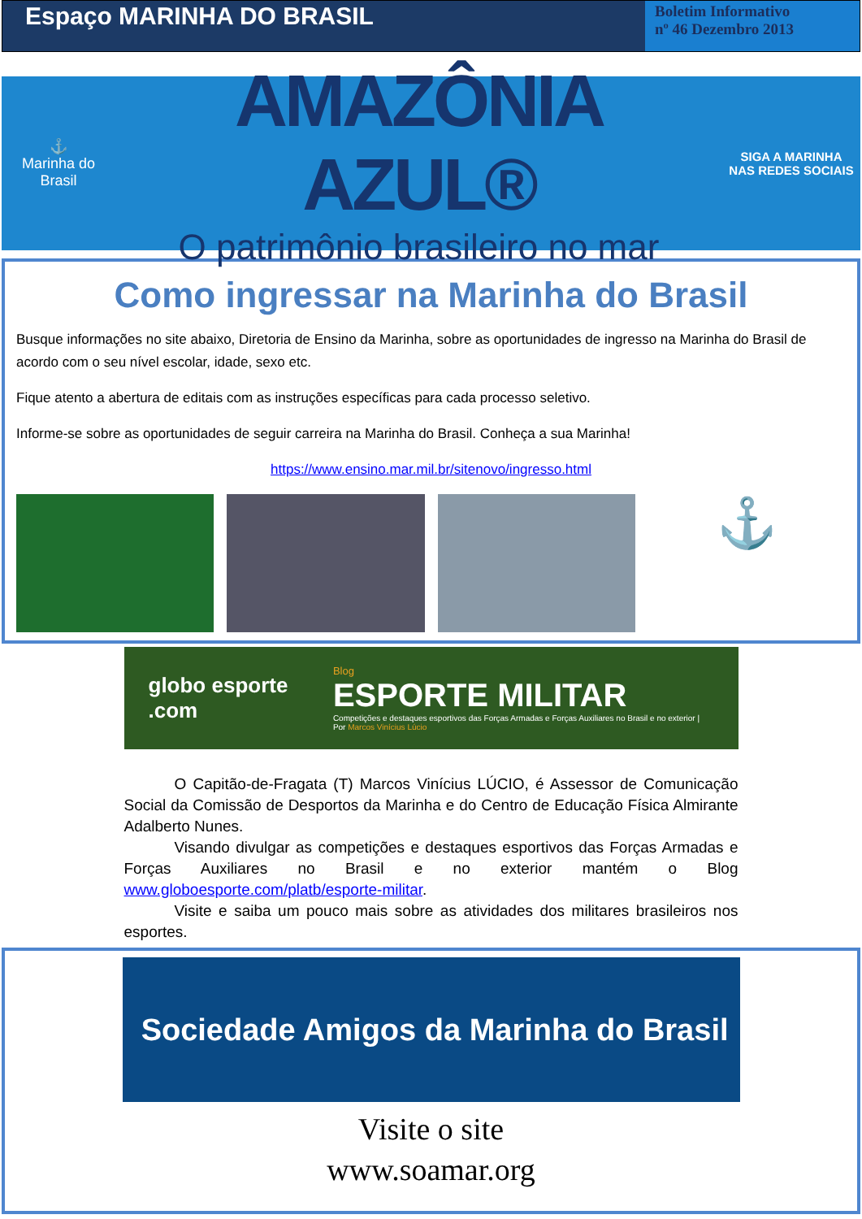Espaço MARINHA DO BRASIL
Boletim Informativo
nº 46 Dezembro 2013
⚓
Marinha do Brasil
AMAZÔNIA AZUL®
O patrimônio brasileiro no mar
SIGA A MARINHA
NAS REDES SOCIAIS
Como ingressar na Marinha do Brasil
Busque informações no site abaixo, Diretoria de Ensino da Marinha, sobre as oportunidades de ingresso na Marinha do Brasil de acordo com o seu nível escolar, idade, sexo etc.
Fique atento a abertura de editais com as instruções específicas para cada processo seletivo.
Informe-se sobre as oportunidades de seguir carreira na Marinha do Brasil. Conheça a sua Marinha!
https://www.ensino.mar.mil.br/sitenovo/ingresso.html
⚓
globo esporte .com
Blog
ESPORTE MILITAR
Competições e destaques esportivos das Forças Armadas e Forças Auxiliares no Brasil e no exterior | Por Marcos Vinícius Lúcio
O Capitão-de-Fragata (T) Marcos Vinícius LÚCIO, é Assessor de Comunicação Social da Comissão de Desportos da Marinha e do Centro de Educação Física Almirante Adalberto Nunes.
Visando divulgar as competições e destaques esportivos das Forças Armadas e Forças Auxiliares no Brasil e no exterior mantém o Blog www.globoesporte.com/platb/esporte-militar.
Visite e saiba um pouco mais sobre as atividades dos militares brasileiros nos esportes.
Sociedade Amigos da Marinha do Brasil
Visite o site
www.soamar.org